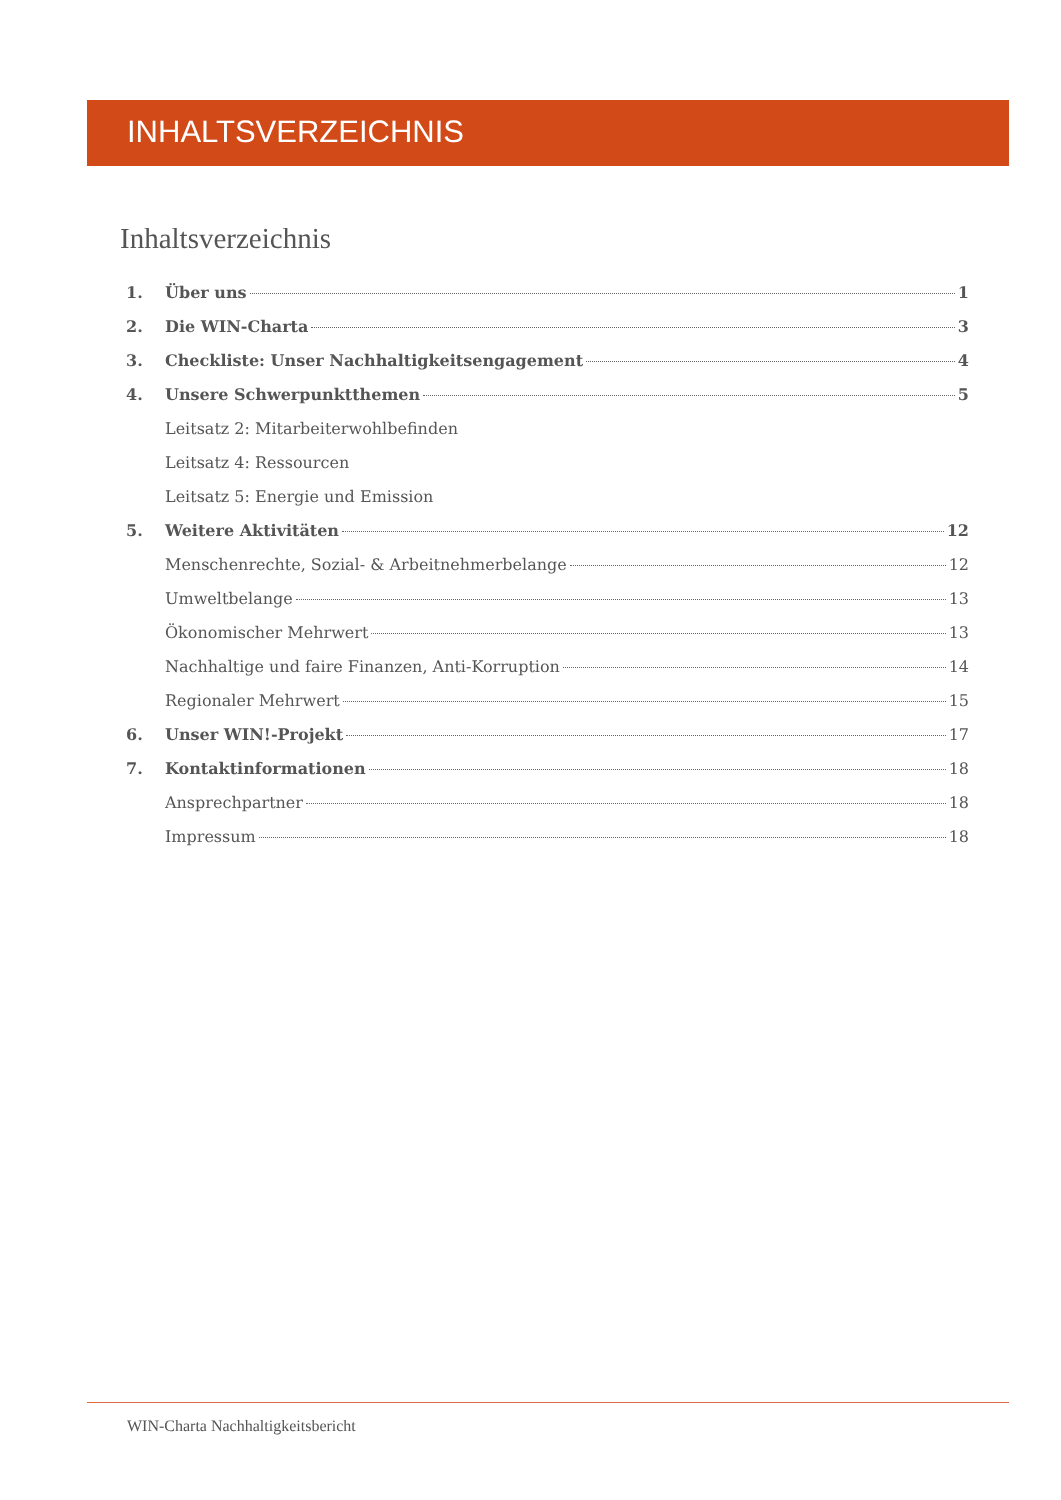INHALTSVERZEICHNIS
Inhaltsverzeichnis
1. Über uns 1
2. Die WIN-Charta 3
3. Checkliste: Unser Nachhaltigkeitsengagement 4
4. Unsere Schwerpunktthemen 5
Leitsatz 2: Mitarbeiterwohlbefinden
Leitsatz 4: Ressourcen
Leitsatz 5: Energie und Emission
5. Weitere Aktivitäten 12
Menschenrechte, Sozial- & Arbeitnehmerbelange 12
Umweltbelange 13
Ökonomischer Mehrwert 13
Nachhaltige und faire Finanzen, Anti-Korruption 14
Regionaler Mehrwert 15
6. Unser WIN!-Projekt 17
7. Kontaktinformationen 18
Ansprechpartner 18
Impressum 18
WIN-Charta Nachhaltigkeitsbericht